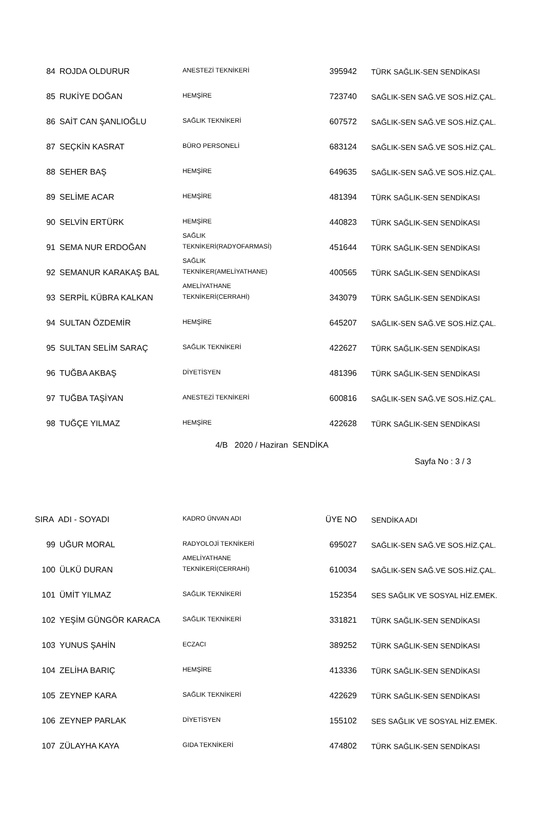| 84 | ROJDA OLDURUR | ANESTEZİ TEKNİKERİ | 395942 | TÜRK SAĞLIK-SEN SENDİKASI |
| 85 | RUKİYE DOĞAN | HEMŞİRE | 723740 | SAĞLIK-SEN SAĞ.VE SOS.HİZ.ÇAL. |
| 86 | SAİT CAN ŞANLIOĞLU | SAĞLIK TEKNİKERİ | 607572 | SAĞLIK-SEN SAĞ.VE SOS.HİZ.ÇAL. |
| 87 | SEÇKİN KASRAT | BÜRO PERSONELİ | 683124 | SAĞLIK-SEN SAĞ.VE SOS.HİZ.ÇAL. |
| 88 | SEHER BAŞ | HEMŞİRE | 649635 | SAĞLIK-SEN SAĞ.VE SOS.HİZ.ÇAL. |
| 89 | SELİME ACAR | HEMŞİRE | 481394 | TÜRK SAĞLIK-SEN SENDİKASI |
| 90 | SELVİN ERTÜRK | HEMŞİRE | 440823 | TÜRK SAĞLIK-SEN SENDİKASI |
| 91 | SEMA NUR ERDOĞAN | SAĞLIK TEKNİKERİ(RADYOFARMASİ) | 451644 | TÜRK SAĞLIK-SEN SENDİKASI |
| 92 | SEMANUR KARAKAŞ BAL | SAĞLIK TEKNİKER(AMELİYATHANE) | 400565 | TÜRK SAĞLIK-SEN SENDİKASI |
| 93 | SERPİL KÜBRA KALKAN | AMELİYATHANE TEKNİKERİ(CERRAHİ) | 343079 | TÜRK SAĞLIK-SEN SENDİKASI |
| 94 | SULTAN ÖZDEMİR | HEMŞİRE | 645207 | SAĞLIK-SEN SAĞ.VE SOS.HİZ.ÇAL. |
| 95 | SULTAN SELİM SARAÇ | SAĞLIK TEKNİKERİ | 422627 | TÜRK SAĞLIK-SEN SENDİKASI |
| 96 | TUĞBA AKBAŞ | DİYETİSYEN | 481396 | TÜRK SAĞLIK-SEN SENDİKASI |
| 97 | TUĞBA TAŞİYAN | ANESTEZİ TEKNİKERİ | 600816 | SAĞLIK-SEN SAĞ.VE SOS.HİZ.ÇAL. |
| 98 | TUĞÇE YILMAZ | HEMŞİRE | 422628 | TÜRK SAĞLIK-SEN SENDİKASI |
4/B 2020 / Haziran SENDİKA
Sayfa No : 3 / 3
| SIRA ADI - SOYADI | | KADRO ÜNVAN ADI | ÜYE NO | SENDİKA ADI |
| --- | --- | --- | --- | --- |
| 99 | UĞUR MORAL | RADYOLOJİ TEKNİKERİ | 695027 | SAĞLIK-SEN SAĞ.VE SOS.HİZ.ÇAL. |
| 100 | ÜLKÜ DURAN | AMELİYATHANE TEKNİKERİ(CERRAHİ) | 610034 | SAĞLIK-SEN SAĞ.VE SOS.HİZ.ÇAL. |
| 101 | ÜMİT YILMAZ | SAĞLIK TEKNİKERİ | 152354 | SES SAĞLIK VE SOSYAL HİZ.EMEK. |
| 102 | YEŞİM GÜNGÖR KARACA | SAĞLIK TEKNİKERİ | 331821 | TÜRK SAĞLIK-SEN SENDİKASI |
| 103 | YUNUS ŞAHİN | ECZACI | 389252 | TÜRK SAĞLIK-SEN SENDİKASI |
| 104 | ZELİHA BARIÇ | HEMŞİRE | 413336 | TÜRK SAĞLIK-SEN SENDİKASI |
| 105 | ZEYNEP KARA | SAĞLIK TEKNİKERİ | 422629 | TÜRK SAĞLIK-SEN SENDİKASI |
| 106 | ZEYNEP PARLAK | DİYETİSYEN | 155102 | SES SAĞLIK VE SOSYAL HİZ.EMEK. |
| 107 | ZÜLAYHA KAYA | GIDA TEKNİKERİ | 474802 | TÜRK SAĞLIK-SEN SENDİKASI |